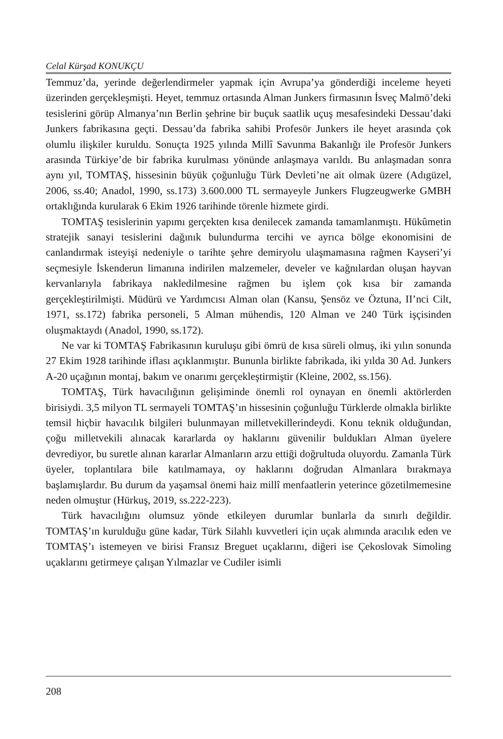Celal Kürşad KONUKÇU
Temmuz’da, yerinde değerlendirmeler yapmak için Avrupa’ya gönderdiği inceleme heyeti üzerinden gerçekleşmişti. Heyet, temmuz ortasında Alman Junkers firmasının İsveç Malmö’deki tesislerini görüp Almanya’nın Berlin şehrine bir buçuk saatlik uçuş mesafesindeki Dessau’daki Junkers fabrikasına geçti. Dessau’da fabrika sahibi Profesör Junkers ile heyet arasında çok olumlu ilişkiler kuruldu. Sonuçta 1925 yılında Millî Savunma Bakanlığı ile Profesör Junkers arasında Türkiye’de bir fabrika kurulması yönünde anlaşmaya varıldı. Bu anlaşmadan sonra aynı yıl, TOMTAŞ, hissesinin büyük çoğunluğu Türk Devleti’ne ait olmak üzere (Adıgüzel, 2006, ss.40; Anadol, 1990, ss.173) 3.600.000 TL sermayeyle Junkers Flugzeugwerke GMBH ortaklığında kurularak 6 Ekim 1926 tarihinde törenle hizmete girdi.
TOMTAŞ tesislerinin yapımı gerçekten kısa denilecek zamanda tamamlanmıştı. Hükûmetin stratejik sanayi tesislerini dağınık bulundurma tercihi ve ayrıca bölge ekonomisini de canlandırmak isteyişi nedeniyle o tarihte şehre demiryolu ulaşmamasına rağmen Kayseri’yi seçmesiyle İskenderun limanına indirilen malzemeler, develer ve kağnılardan oluşan hayvan kervanlarıyla fabrikaya nakledilmesine rağmen bu işlem çok kısa bir zamanda gerçekleştirilmişti. Müdürü ve Yardımcısı Alman olan (Kansu, Şensöz ve Öztuna, II’nci Cilt, 1971, ss.172) fabrika personeli, 5 Alman mühendis, 120 Alman ve 240 Türk işçisinden oluşmaktaydı (Anadol, 1990, ss.172).
Ne var ki TOMTAŞ Fabrikasının kuruluşu gibi ömrü de kısa süreli olmuş, iki yılın sonunda 27 Ekim 1928 tarihinde iflası açıklanmıştır. Bununla birlikte fabrikada, iki yılda 30 Ad. Junkers A-20 uçağının montaj, bakım ve onarımı gerçekleştirmiştir (Kleine, 2002, ss.156).
TOMTAŞ, Türk havacılığının gelişiminde önemli rol oynayan en önemli aktörlerden birisiydi. 3,5 milyon TL sermayeli TOMTAŞ’ın hissesinin çoğunluğu Türklerde olmakla birlikte temsil hiçbir havacılık bilgileri bulunmayan milletvekillerindeydi. Konu teknik olduğundan, çoğu milletvekili alınacak kararlarda oy haklarını güvenilir buldukları Alman üyelere devrediyor, bu suretle alınan kararlar Almanların arzu ettiği doğrultuda oluyordu. Zamanla Türk üyeler, toplantılara bile katılmamaya, oy haklarını doğrudan Almanlara bırakmaya başlamışlardır. Bu durum da yaşamsal önemi haiz millî menfaatlerin yeterince gözetilmemesine neden olmuştur (Hürkuş, 2019, ss.222-223).
Türk havacılığını olumsuz yönde etkileyen durumlar bunlarla da sınırlı değildir. TOMTAŞ’ın kurulduğu güne kadar, Türk Silahlı kuvvetleri için uçak alımında aracılık eden ve TOMTAŞ’ı istemeyen ve birisi Fransız Breguet uçaklarını, diğeri ise Çekoslovak Simoling uçaklarını getirmeye çalışan Yılmazlar ve Cudiler isimli
208